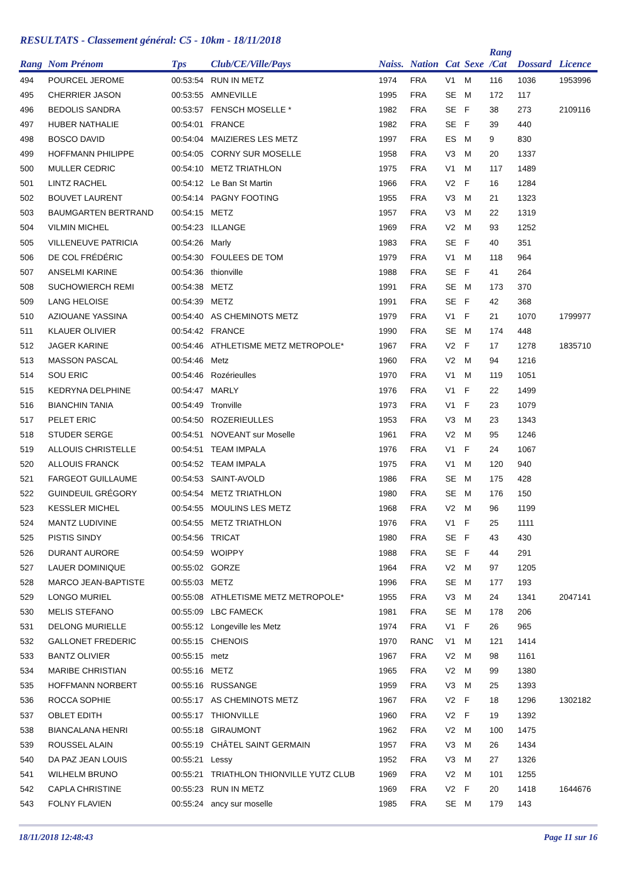RESULTATS - Classement général: C5 - 10km - 18/11/2018
| Rang | Nom Prénom | Tps | Club/CE/Ville/Pays | Naiss. | Nation | Cat | Sexe | Rang /Cat | Dossard | Licence |
| --- | --- | --- | --- | --- | --- | --- | --- | --- | --- | --- |
| 494 | POURCEL JEROME | 00:53:54 | RUN IN METZ | 1974 | FRA | V1 | M | 116 | 1036 | 1953996 |
| 495 | CHERRIER JASON | 00:53:55 | AMNEVILLE | 1995 | FRA | SE | M | 172 | 117 | |
| 496 | BEDOLIS SANDRA | 00:53:57 | FENSCH MOSELLE * | 1982 | FRA | SE | F | 38 | 273 | 2109116 |
| 497 | HUBER NATHALIE | 00:54:01 | FRANCE | 1982 | FRA | SE | F | 39 | 440 | |
| 498 | BOSCO DAVID | 00:54:04 | MAIZIERES LES METZ | 1997 | FRA | ES | M | 9 | 830 | |
| 499 | HOFFMANN PHILIPPE | 00:54:05 | CORNY SUR MOSELLE | 1958 | FRA | V3 | M | 20 | 1337 | |
| 500 | MULLER CEDRIC | 00:54:10 | METZ TRIATHLON | 1975 | FRA | V1 | M | 117 | 1489 | |
| 501 | LINTZ RACHEL | 00:54:12 | Le Ban St Martin | 1966 | FRA | V2 | F | 16 | 1284 | |
| 502 | BOUVET LAURENT | 00:54:14 | PAGNY FOOTING | 1955 | FRA | V3 | M | 21 | 1323 | |
| 503 | BAUMGARTEN BERTRAND | 00:54:15 | METZ | 1957 | FRA | V3 | M | 22 | 1319 | |
| 504 | VILMIN MICHEL | 00:54:23 | ILLANGE | 1969 | FRA | V2 | M | 93 | 1252 | |
| 505 | VILLENEUVE PATRICIA | 00:54:26 | Marly | 1983 | FRA | SE | F | 40 | 351 | |
| 506 | DE COL FRÉDÉRIC | 00:54:30 | FOULEES DE TOM | 1979 | FRA | V1 | M | 118 | 964 | |
| 507 | ANSELMI KARINE | 00:54:36 | thionville | 1988 | FRA | SE | F | 41 | 264 | |
| 508 | SUCHOWIERCH REMI | 00:54:38 | METZ | 1991 | FRA | SE | M | 173 | 370 | |
| 509 | LANG HELOISE | 00:54:39 | METZ | 1991 | FRA | SE | F | 42 | 368 | |
| 510 | AZIOUANE YASSINA | 00:54:40 | AS CHEMINOTS METZ | 1979 | FRA | V1 | F | 21 | 1070 | 1799977 |
| 511 | KLAUER OLIVIER | 00:54:42 | FRANCE | 1990 | FRA | SE | M | 174 | 448 | |
| 512 | JAGER KARINE | 00:54:46 | ATHLETISME METZ METROPOLE* | 1967 | FRA | V2 | F | 17 | 1278 | 1835710 |
| 513 | MASSON PASCAL | 00:54:46 | Metz | 1960 | FRA | V2 | M | 94 | 1216 | |
| 514 | SOU ERIC | 00:54:46 | Rozérieulles | 1970 | FRA | V1 | M | 119 | 1051 | |
| 515 | KEDRYNA DELPHINE | 00:54:47 | MARLY | 1976 | FRA | V1 | F | 22 | 1499 | |
| 516 | BIANCHIN TANIA | 00:54:49 | Tronville | 1973 | FRA | V1 | F | 23 | 1079 | |
| 517 | PELET ERIC | 00:54:50 | ROZERIEULLES | 1953 | FRA | V3 | M | 23 | 1343 | |
| 518 | STUDER SERGE | 00:54:51 | NOVEANT sur Moselle | 1961 | FRA | V2 | M | 95 | 1246 | |
| 519 | ALLOUIS CHRISTELLE | 00:54:51 | TEAM IMPALA | 1976 | FRA | V1 | F | 24 | 1067 | |
| 520 | ALLOUIS FRANCK | 00:54:52 | TEAM IMPALA | 1975 | FRA | V1 | M | 120 | 940 | |
| 521 | FARGEOT GUILLAUME | 00:54:53 | SAINT-AVOLD | 1986 | FRA | SE | M | 175 | 428 | |
| 522 | GUINDEUIL GRÉGORY | 00:54:54 | METZ TRIATHLON | 1980 | FRA | SE | M | 176 | 150 | |
| 523 | KESSLER MICHEL | 00:54:55 | MOULINS LES METZ | 1968 | FRA | V2 | M | 96 | 1199 | |
| 524 | MANTZ LUDIVINE | 00:54:55 | METZ TRIATHLON | 1976 | FRA | V1 | F | 25 | 1111 | |
| 525 | PISTIS SINDY | 00:54:56 | TRICAT | 1980 | FRA | SE | F | 43 | 430 | |
| 526 | DURANT AURORE | 00:54:59 | WOIPPY | 1988 | FRA | SE | F | 44 | 291 | |
| 527 | LAUER DOMINIQUE | 00:55:02 | GORZE | 1964 | FRA | V2 | M | 97 | 1205 | |
| 528 | MARCO JEAN-BAPTISTE | 00:55:03 | METZ | 1996 | FRA | SE | M | 177 | 193 | |
| 529 | LONGO MURIEL | 00:55:08 | ATHLETISME METZ METROPOLE* | 1955 | FRA | V3 | M | 24 | 1341 | 2047141 |
| 530 | MELIS STEFANO | 00:55:09 | LBC FAMECK | 1981 | FRA | SE | M | 178 | 206 | |
| 531 | DELONG MURIELLE | 00:55:12 | Longeville les Metz | 1974 | FRA | V1 | F | 26 | 965 | |
| 532 | GALLONET FREDERIC | 00:55:15 | CHENOIS | 1970 | RANC | V1 | M | 121 | 1414 | |
| 533 | BANTZ OLIVIER | 00:55:15 | metz | 1967 | FRA | V2 | M | 98 | 1161 | |
| 534 | MARIBE CHRISTIAN | 00:55:16 | METZ | 1965 | FRA | V2 | M | 99 | 1380 | |
| 535 | HOFFMANN NORBERT | 00:55:16 | RUSSANGE | 1959 | FRA | V3 | M | 25 | 1393 | |
| 536 | ROCCA SOPHIE | 00:55:17 | AS CHEMINOTS METZ | 1967 | FRA | V2 | F | 18 | 1296 | 1302182 |
| 537 | OBLET EDITH | 00:55:17 | THIONVILLE | 1960 | FRA | V2 | F | 19 | 1392 | |
| 538 | BIANCALANA HENRI | 00:55:18 | GIRAUMONT | 1962 | FRA | V2 | M | 100 | 1475 | |
| 539 | ROUSSEL ALAIN | 00:55:19 | CHÂTEL SAINT GERMAIN | 1957 | FRA | V3 | M | 26 | 1434 | |
| 540 | DA PAZ JEAN LOUIS | 00:55:21 | Lessy | 1952 | FRA | V3 | M | 27 | 1326 | |
| 541 | WILHELM BRUNO | 00:55:21 | TRIATHLON THIONVILLE YUTZ CLUB | 1969 | FRA | V2 | M | 101 | 1255 | |
| 542 | CAPLA CHRISTINE | 00:55:23 | RUN IN METZ | 1969 | FRA | V2 | F | 20 | 1418 | 1644676 |
| 543 | FOLNY FLAVIEN | 00:55:24 | ancy sur moselle | 1985 | FRA | SE | M | 179 | 143 | |
18/11/2018 12:48:43 Page 11 sur 16